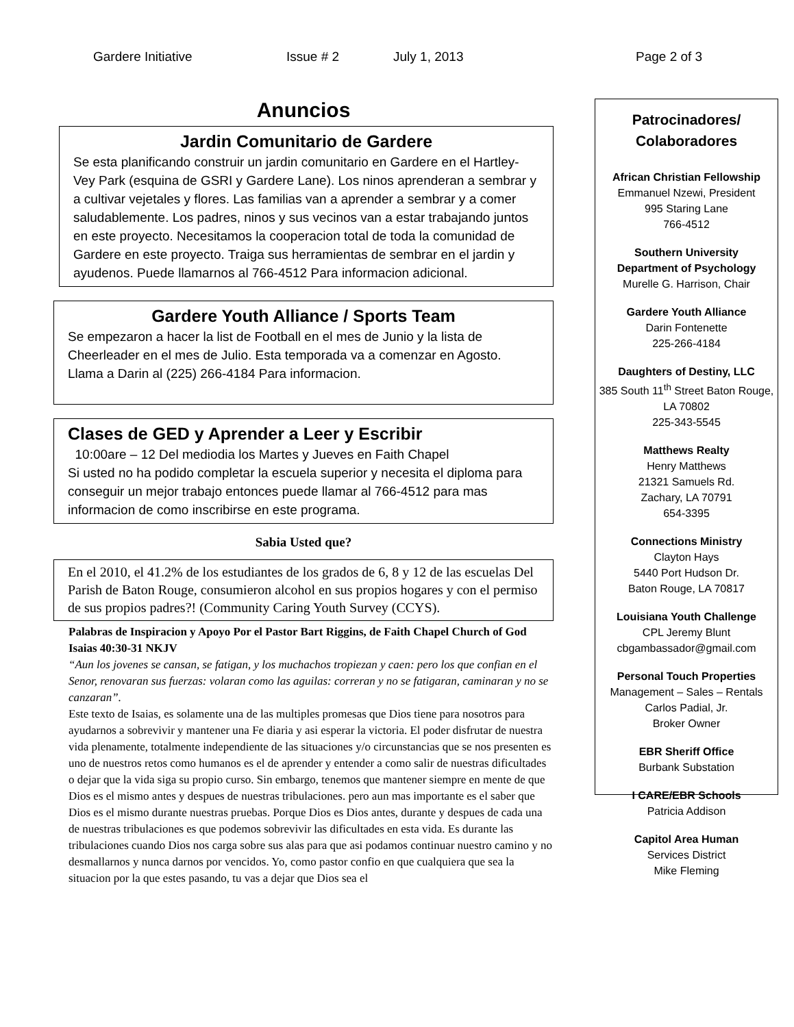Gardere Initiative Issue # 2 July 1, 2013 Page 2 of 3
Anuncios
Jardin Comunitario de Gardere
Se esta planificando construir un jardin comunitario en Gardere en el Hartley-Vey Park (esquina de GSRI y Gardere Lane). Los ninos aprenderan a sembrar y a cultivar vejetales y flores. Las familias van a aprender a sembrar y a comer saludablemente. Los padres, ninos y sus vecinos van a estar trabajando juntos en este proyecto. Necesitamos la cooperacion total de toda la comunidad de Gardere en este proyecto. Traiga sus herramientas de sembrar en el jardin y ayudenos. Puede llamarnos al 766-4512 Para informacion adicional.
Gardere Youth Alliance / Sports Team
Se empezaron a hacer la list de Football en el mes de Junio y la lista de Cheerleader en el mes de Julio. Esta temporada va a comenzar en Agosto. Llama a Darin al (225) 266-4184 Para informacion.
Clases de GED y Aprender a Leer y Escribir
10:00are – 12 Del mediodia los Martes y Jueves en Faith Chapel
Si usted no ha podido completar la escuela superior y necesita el diploma para conseguir un mejor trabajo entonces puede llamar al 766-4512 para mas informacion de como inscribirse en este programa.
Sabia Usted que?
En el 2010, el 41.2% de los estudiantes de los grados de 6, 8 y 12 de las escuelas Del Parish de Baton Rouge, consumieron alcohol en sus propios hogares y con el permiso de sus propios padres?! (Community Caring Youth Survey (CCYS).
Palabras de Inspiracion y Apoyo Por el Pastor Bart Riggins, de Faith Chapel Church of God Isaias 40:30-31 NKJV
“Aun los jovenes se cansan, se fatigan, y los muchachos tropiezan y caen: pero los que confian en el Senor, renovaran sus fuerzas: volaran como las aguilas: correran y no se fatigaran, caminaran y no se canzaran”.
Este texto de Isaias, es solamente una de las multiples promesas que Dios tiene para nosotros para ayudarnos a sobrevivir y mantener una Fe diaria y asi esperar la victoria. El poder disfrutar de nuestra vida plenamente, totalmente independiente de las situaciones y/o circunstancias que se nos presenten es uno de nuestros retos como humanos es el de aprender y entender a como salir de nuestras dificultades o dejar que la vida siga su propio curso. Sin embargo, tenemos que mantener siempre en mente de que Dios es el mismo antes y despues de nuestras tribulaciones. pero aun mas importante es el saber que Dios es el mismo durante nuestras pruebas. Porque Dios es Dios antes, durante y despues de cada una de nuestras tribulaciones es que podemos sobrevivir las dificultades en esta vida. Es durante las tribulaciones cuando Dios nos carga sobre sus alas para que asi podamos continuar nuestro camino y no desmallarnos y nunca darnos por vencidos. Yo, como pastor confio en que cualquiera que sea la situacion por la que estes pasando, tu vas a dejar que Dios sea el
Patrocinadores/
Colaboradores
African Christian Fellowship
Emmanuel Nzewi, President
995 Staring Lane
766-4512
Southern University
Department of Psychology
Murelle G. Harrison, Chair
Gardere Youth Alliance
Darin Fontenette
225-266-4184
Daughters of Destiny, LLC
385 South 11<sup>th</sup> Street Baton Rouge, LA 70802
225-343-5545
Matthews Realty
Henry Matthews
21321 Samuels Rd.
Zachary, LA 70791
654-3395
Connections Ministry
Clayton Hays
5440 Port Hudson Dr.
Baton Rouge, LA 70817
Louisiana Youth Challenge
CPL Jeremy Blunt
cbgambassador@gmail.com
Personal Touch Properties
Management – Sales – Rentals
Carlos Padial, Jr.
Broker Owner
EBR Sheriff Office
Burbank Substation
I CARE/EBR Schools
Patricia Addison
Capitol Area Human
Services District
Mike Fleming